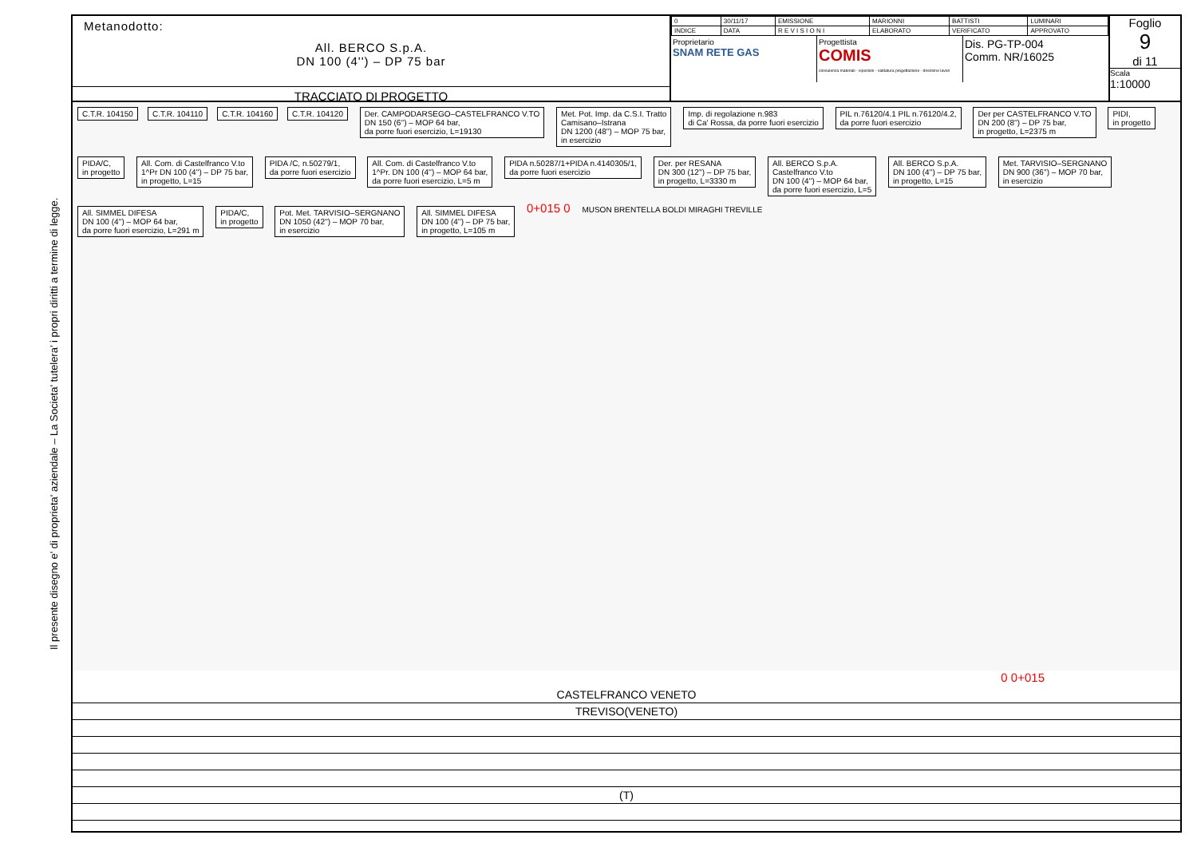Il presente disegno e' di proprieta' aziendale – La Societa' tutelera' i propri diritti a termine di legge.
Metanodotto:
All. BERCO S.p.A.
DN 100 (4'') – DP 75 bar
TRACCIATO DI PROGETTO
| 0 | 30/11/17 | EMISSIONE | MARIONNI | BATTISTI | LUMINARI |
| INDICE | DATA | R E V I S I O N I | ELABORATO | VERIFICATO | APPROVATO |
Proprietario
SNAM RETE GAS
Progettista
COMIS
consulenza materiali - ispezioni - saldatura progettazione - direzione lavori
Dis. PG-TP-004
Comm. NR/16025
Foglio
9
di 11
Scala
1:10000
C.T.R. 104150 C.T.R. 104110 C.T.R. 104160 C.T.R. 104120 Der. CAMPODARSEGO–CASTELFRANCO V.TO
DN 150 (6'') – MOP 64 bar,
da porre fuori esercizio, L=19130 Met. Pot. Imp. da C.S.I. Tratto
Camisano–Istrana
DN 1200 (48'') – MOP 75 bar,
in esercizio Imp. di regolazione n.983
di Ca' Rossa, da porre fuori esercizio PIL n.76120/4.1 PIL n.76120/4.2,
da porre fuori esercizio Der per CASTELFRANCO V.TO
DN 200 (8'') – DP 75 bar,
in progetto, L=2375 m PIDI,
in progetto PIDA/C,
in progetto All. Com. di Castelfranco V.to
1^Pr DN 100 (4'') – DP 75 bar,
in progetto, L=15 PIDA /C, n.50279/1,
da porre fuori esercizio All. Com. di Castelfranco V.to
1^Pr. DN 100 (4'') – MOP 64 bar,
da porre fuori esercizio, L=5 m PIDA n.50287/1+PIDA n.4140305/1,
da porre fuori esercizio Der. per RESANA
DN 300 (12'') – DP 75 bar,
in progetto, L=3330 m All. BERCO S.p.A.
Castelfranco V.to
DN 100 (4'') – MOP 64 bar,
da porre fuori esercizio, L=5 All. BERCO S.p.A.
DN 100 (4'') – DP 75 bar,
in progetto, L=15 Met. TARVISIO–SERGNANO
DN 900 (36'') – MOP 70 bar,
in esercizio All. SIMMEL DIFESA
DN 100 (4'') – MOP 64 bar,
da porre fuori esercizio, L=291 m PIDA/C,
in progetto Pot. Met. TARVISIO–SERGNANO
DN 1050 (42'') – MOP 70 bar,
in esercizio All. SIMMEL DIFESA
DN 100 (4'') – DP 75 bar,
in progetto, L=105 m 0+015 0 MUSON BRENTELLA BOLDI MIRAGHI TREVILLE
0 0+015
CASTELFRANCO VENETO
TREVISO(VENETO)
(T)